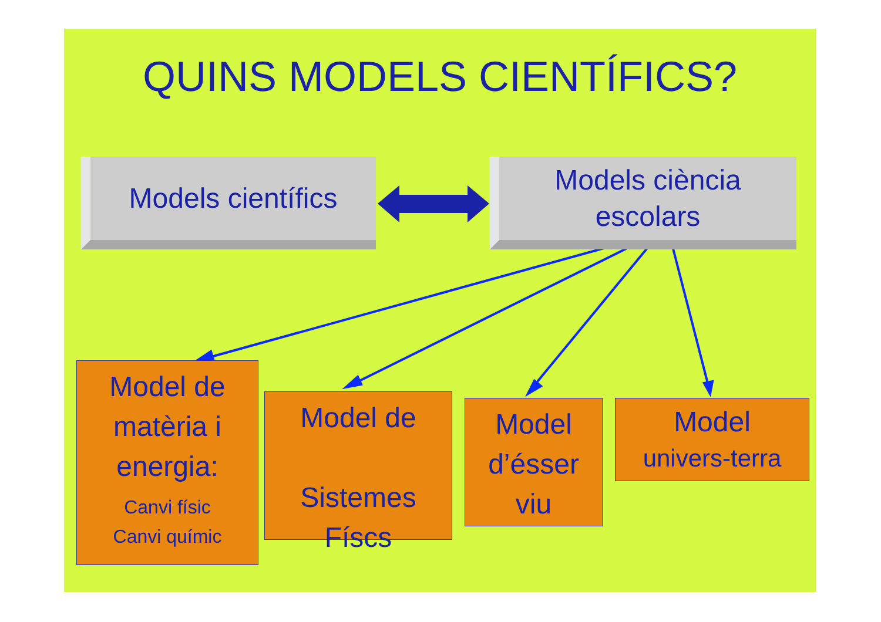QUINS MODELS CIENTÍFICS?
Models científics
Models ciència
escolars
Model de
matèria i
energia:
Canvi físic
Canvi químic
Model de
Sistemes
Físcs
Model
d’ésser
viu
Model
univers-terra